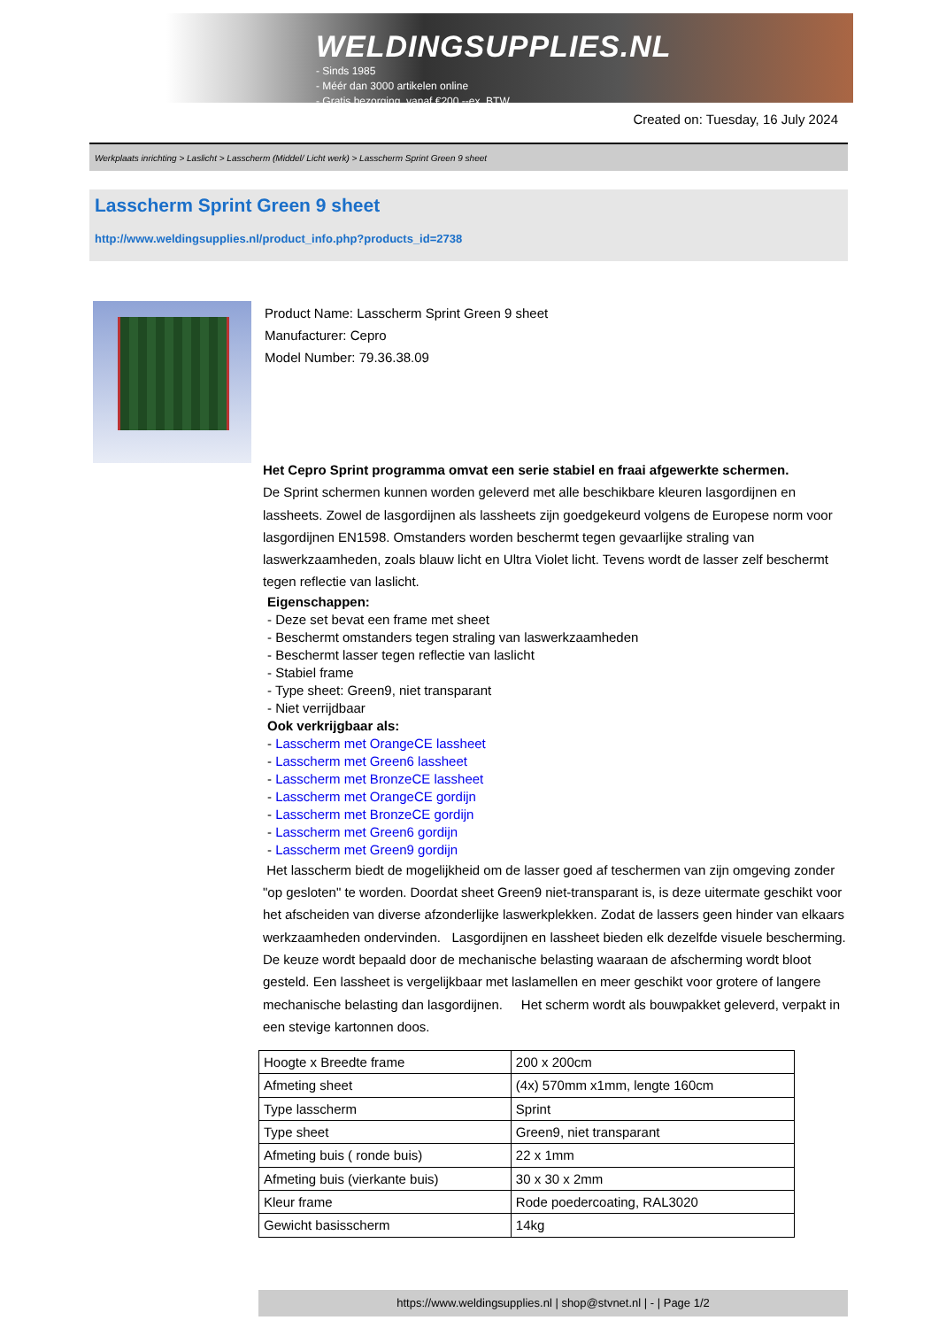WELDINGSUPPLIES.NL
- Sinds 1985
- Méér dan 3000 artikelen online
- Gratis bezorging, vanaf €200,--ex. BTW
Created on: Tuesday, 16 July 2024
Werkplaats inrichting > Laslicht > Lasscherm (Middel/ Licht werk) > Lasscherm Sprint Green 9 sheet
Lasscherm Sprint Green 9 sheet
http://www.weldingsupplies.nl/product_info.php?products_id=2738
Product Name: Lasscherm Sprint Green 9 sheet
Manufacturer: Cepro
Model Number: 79.36.38.09
Het Cepro Sprint programma omvat een serie stabiel en fraai afgewerkte schermen.
De Sprint schermen kunnen worden geleverd met alle beschikbare kleuren lasgordijnen en lassheets. Zowel de lasgordijnen als lassheets zijn goedgekeurd volgens de Europese norm voor lasgordijnen EN1598. Omstanders worden beschermt tegen gevaarlijke straling van laswerkzaamheden, zoals blauw licht en Ultra Violet licht. Tevens wordt de lasser zelf beschermt tegen reflectie van laslicht.
Eigenschappen:
- Deze set bevat een frame met sheet
- Beschermt omstanders tegen straling van laswerkzaamheden
- Beschermt lasser tegen reflectie van laslicht
- Stabiel frame
- Type sheet: Green9, niet transparant
- Niet verrijdbaar
Ook verkrijgbaar als:
- Lasscherm met OrangeCE lassheet
- Lasscherm met Green6 lassheet
- Lasscherm met BronzeCE lassheet
- Lasscherm met OrangeCE gordijn
- Lasscherm met BronzeCE gordijn
- Lasscherm met Green6 gordijn
- Lasscherm met Green9 gordijn
Het lasscherm biedt de mogelijkheid om de lasser goed af teschermen van zijn omgeving zonder "op gesloten" te worden. Doordat sheet Green9 niet-transparant is, is deze uitermate geschikt voor het afscheiden van diverse afzonderlijke laswerkplekken. Zodat de lassers geen hinder van elkaars werkzaamheden ondervinden. Lasgordijnen en lassheet bieden elk dezelfde visuele bescherming. De keuze wordt bepaald door de mechanische belasting waaraan de afscherming wordt bloot gesteld. Een lassheet is vergelijkbaar met laslamellen en meer geschikt voor grotere of langere mechanische belasting dan lasgordijnen. Het scherm wordt als bouwpakket geleverd, verpakt in een stevige kartonnen doos.
| Hoogte x Breedte frame | 200 x 200cm |
| Afmeting sheet | (4x) 570mm x1mm, lengte 160cm |
| Type lasscherm | Sprint |
| Type sheet | Green9, niet transparant |
| Afmeting buis ( ronde buis) | 22 x 1mm |
| Afmeting buis (vierkante buis) | 30 x 30 x 2mm |
| Kleur frame | Rode poedercoating, RAL3020 |
| Gewicht basisscherm | 14kg |
https://www.weldingsupplies.nl | shop@stvnet.nl | - | Page 1/2